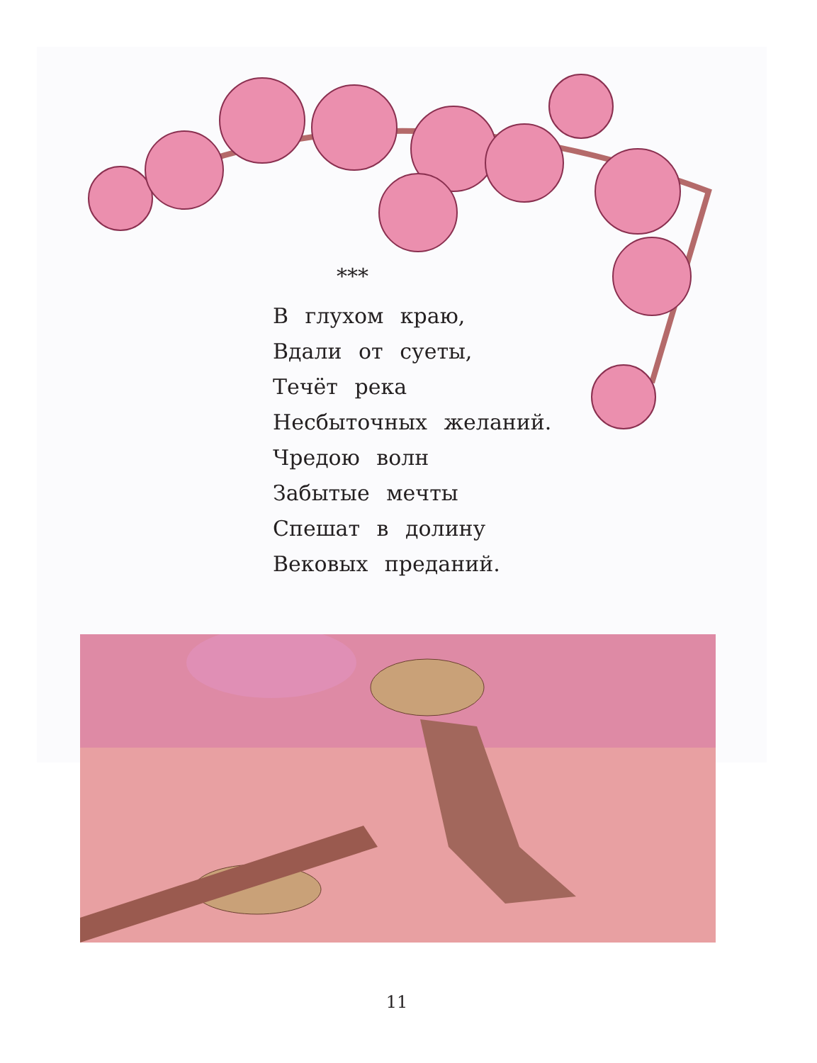***
В глухом краю,
Вдали от суеты,
Течёт река
Несбыточных желаний.
Чредою волн
Забытые мечты
Спешат в долину
Вековых преданий.
11